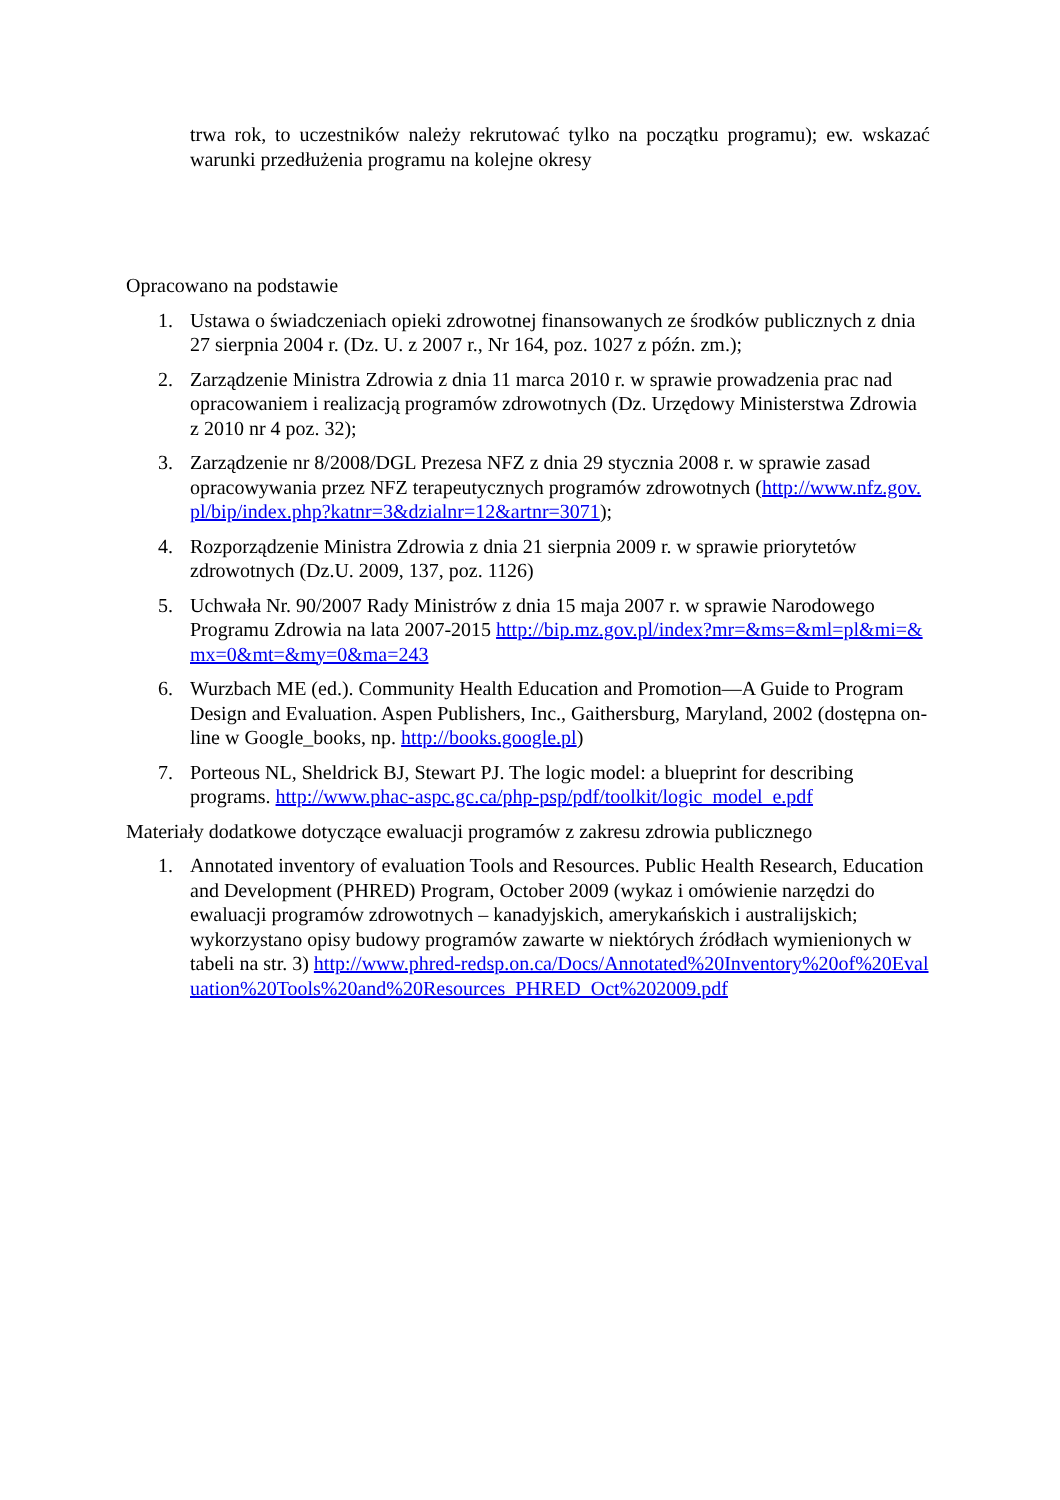trwa rok, to uczestników należy rekrutować tylko na początku programu); ew. wskazać warunki przedłużenia programu na kolejne okresy
Opracowano na podstawie
1. Ustawa o świadczeniach opieki zdrowotnej finansowanych ze środków publicznych z dnia 27 sierpnia 2004 r. (Dz. U. z 2007 r., Nr 164, poz. 1027 z późn. zm.);
2. Zarządzenie Ministra Zdrowia z dnia 11 marca 2010 r. w sprawie prowadzenia prac nad opracowaniem i realizacją programów zdrowotnych (Dz. Urzędowy Ministerstwa Zdrowia z 2010 nr 4 poz. 32);
3. Zarządzenie nr 8/2008/DGL Prezesa NFZ z dnia 29 stycznia 2008 r. w sprawie zasad opracowywania przez NFZ terapeutycznych programów zdrowotnych (http://www.nfz.gov.pl/bip/index.php?katnr=3&dzialnr=12&artnr=3071);
4. Rozporządzenie Ministra Zdrowia z dnia 21 sierpnia 2009 r. w sprawie priorytetów zdrowotnych (Dz.U. 2009, 137, poz. 1126)
5. Uchwała Nr. 90/2007 Rady Ministrów z dnia 15 maja 2007 r. w sprawie Narodowego Programu Zdrowia na lata 2007-2015 http://bip.mz.gov.pl/index?mr=&ms=&ml=pl&mi=&mx=0&mt=&my=0&ma=243
6. Wurzbach ME (ed.). Community Health Education and Promotion—A Guide to Program Design and Evaluation. Aspen Publishers, Inc., Gaithersburg, Maryland, 2002 (dostępna on-line w Google_books, np. http://books.google.pl)
7. Porteous NL, Sheldrick BJ, Stewart PJ. The logic model: a blueprint for describing programs. http://www.phac-aspc.gc.ca/php-psp/pdf/toolkit/logic_model_e.pdf
Materiały dodatkowe dotyczące ewaluacji programów z zakresu zdrowia publicznego
1. Annotated inventory of evaluation Tools and Resources. Public Health Research, Education and Development (PHRED) Program, October 2009 (wykaz i omówienie narzędzi do ewaluacji programów zdrowotnych – kanadyjskich, amerykańskich i australijskich; wykorzystano opisy budowy programów zawarte w niektórych źródłach wymienionych w tabeli na str. 3) http://www.phred-redsp.on.ca/Docs/Annotated%20Inventory%20of%20Evaluation%20Tools%20and%20Resources_PHRED_Oct%202009.pdf